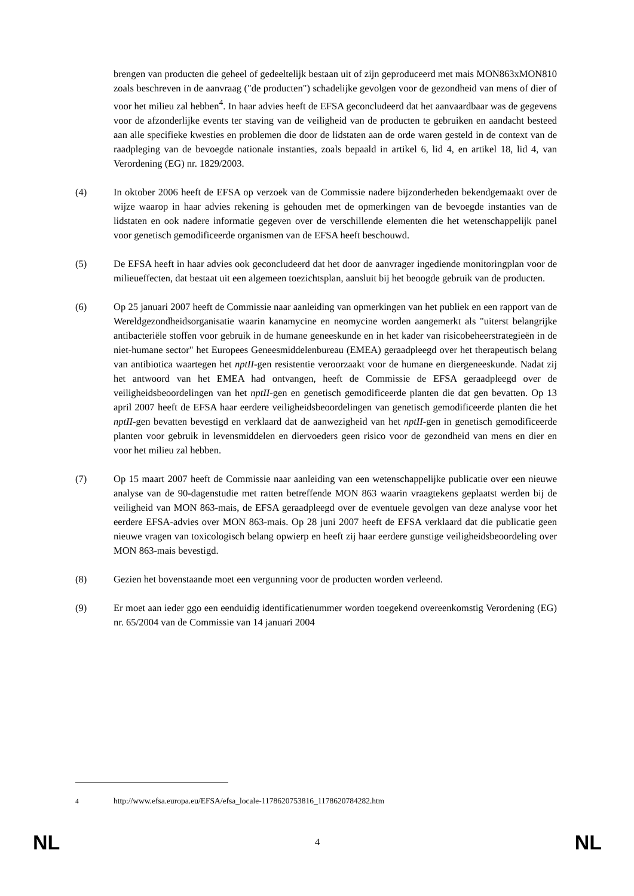brengen van producten die geheel of gedeeltelijk bestaan uit of zijn geproduceerd met mais MON863xMON810 zoals beschreven in de aanvraag ("de producten") schadelijke gevolgen voor de gezondheid van mens of dier of voor het milieu zal hebben<sup>4</sup>. In haar advies heeft de EFSA geconcludeerd dat het aanvaardbaar was de gegevens voor de afzonderlijke events ter staving van de veiligheid van de producten te gebruiken en aandacht besteed aan alle specifieke kwesties en problemen die door de lidstaten aan de orde waren gesteld in de context van de raadpleging van de bevoegde nationale instanties, zoals bepaald in artikel 6, lid 4, en artikel 18, lid 4, van Verordening (EG) nr. 1829/2003.
(4) In oktober 2006 heeft de EFSA op verzoek van de Commissie nadere bijzonderheden bekendgemaakt over de wijze waarop in haar advies rekening is gehouden met de opmerkingen van de bevoegde instanties van de lidstaten en ook nadere informatie gegeven over de verschillende elementen die het wetenschappelijk panel voor genetisch gemodificeerde organismen van de EFSA heeft beschouwd.
(5) De EFSA heeft in haar advies ook geconcludeerd dat het door de aanvrager ingediende monitoringplan voor de milieueffecten, dat bestaat uit een algemeen toezichtsplan, aansluit bij het beoogde gebruik van de producten.
(6) Op 25 januari 2007 heeft de Commissie naar aanleiding van opmerkingen van het publiek en een rapport van de Wereldgezondheidsorganisatie waarin kanamycine en neomycine worden aangemerkt als "uiterst belangrijke antibacteriële stoffen voor gebruik in de humane geneeskunde en in het kader van risicobeheerstrategieën in de niet-humane sector" het Europees Geneesmiddelenbureau (EMEA) geraadpleegd over het therapeutisch belang van antibiotica waartegen het nptII-gen resistentie veroorzaakt voor de humane en diergeneeskunde. Nadat zij het antwoord van het EMEA had ontvangen, heeft de Commissie de EFSA geraadpleegd over de veiligheidsbeoordelingen van het nptII-gen en genetisch gemodificeerde planten die dat gen bevatten. Op 13 april 2007 heeft de EFSA haar eerdere veiligheidsbeoordelingen van genetisch gemodificeerde planten die het nptII-gen bevatten bevestigd en verklaard dat de aanwezigheid van het nptII-gen in genetisch gemodificeerde planten voor gebruik in levensmiddelen en diervoeders geen risico voor de gezondheid van mens en dier en voor het milieu zal hebben.
(7) Op 15 maart 2007 heeft de Commissie naar aanleiding van een wetenschappelijke publicatie over een nieuwe analyse van de 90-dagenstudie met ratten betreffende MON 863 waarin vraagtekens geplaatst werden bij de veiligheid van MON 863-mais, de EFSA geraadpleegd over de eventuele gevolgen van deze analyse voor het eerdere EFSA-advies over MON 863-mais. Op 28 juni 2007 heeft de EFSA verklaard dat die publicatie geen nieuwe vragen van toxicologisch belang opwierp en heeft zij haar eerdere gunstige veiligheidsbeoordeling over MON 863-mais bevestigd.
(8) Gezien het bovenstaande moet een vergunning voor de producten worden verleend.
(9) Er moet aan ieder ggo een eenduidig identificatienummer worden toegekend overeenkomstig Verordening (EG) nr. 65/2004 van de Commissie van 14 januari 2004
<sup>4</sup> http://www.efsa.europa.eu/EFSA/efsa_locale-1178620753816_1178620784282.htm
NL 4 NL